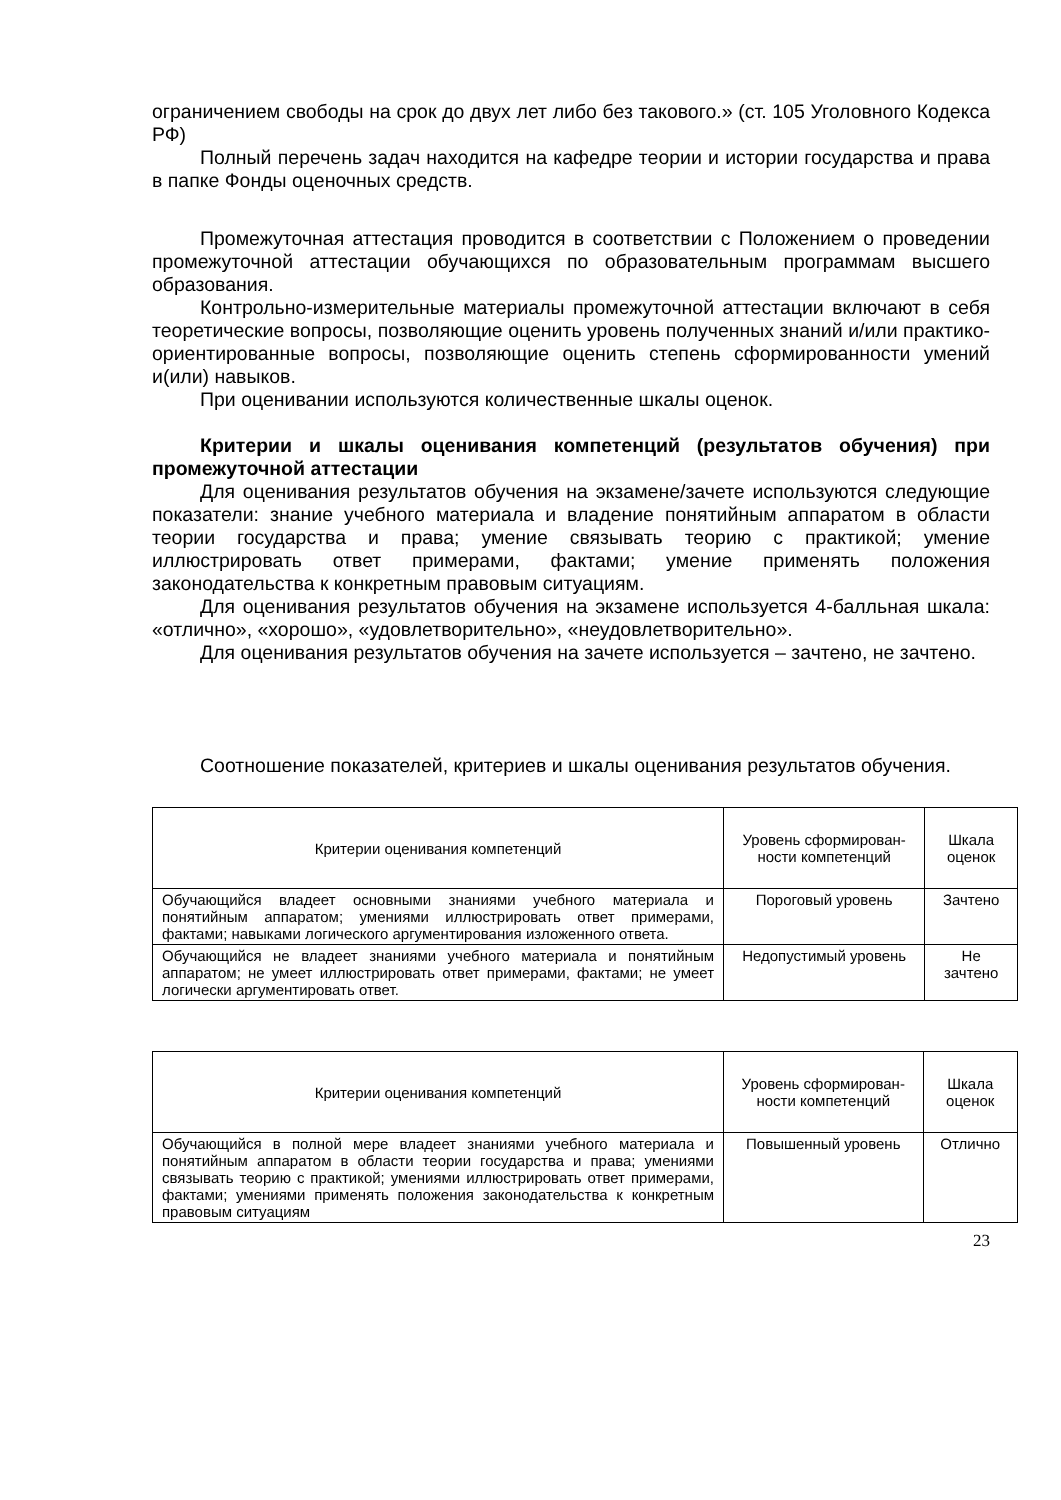ограничением свободы на срок до двух лет либо без такового.» (ст. 105 Уголовного Кодекса РФ)
Полный перечень задач находится на кафедре теории и истории государства и права в папке Фонды оценочных средств.
Промежуточная аттестация проводится в соответствии с Положением о проведении промежуточной аттестации обучающихся по образовательным программам высшего образования.
Контрольно-измерительные материалы промежуточной аттестации включают в себя теоретические вопросы, позволяющие оценить уровень полученных знаний и/или практико-ориентированные вопросы, позволяющие оценить степень сформированности умений и(или) навыков.
При оценивании используются количественные шкалы оценок.
Критерии и шкалы оценивания компетенций (результатов обучения) при промежуточной аттестации
Для оценивания результатов обучения на экзамене/зачете используются следующие показатели: знание учебного материала и владение понятийным аппаратом в области теории государства и права; умение связывать теорию с практикой; умение иллюстрировать ответ примерами, фактами; умение применять положения законодательства к конкретным правовым ситуациям.
Для оценивания результатов обучения на экзамене используется 4-балльная шкала: «отлично», «хорошо», «удовлетворительно», «неудовлетворительно».
Для оценивания результатов обучения на зачете используется – зачтено, не зачтено.
Соотношение показателей, критериев и шкалы оценивания результатов обучения.
| Критерии оценивания компетенций | Уровень сформирован-ности компетенций | Шкала оценок |
| Обучающийся владеет основными знаниями учебного материала и понятийным аппаратом; умениями иллюстрировать ответ примерами, фактами; навыками логического аргументирования изложенного ответа. | Пороговый уровень | Зачтено |
| Обучающийся не владеет знаниями учебного материала и понятийным аппаратом; не умеет иллюстрировать ответ примерами, фактами; не умеет логически аргументировать ответ. | Недопустимый уровень | Не зачтено |
| Критерии оценивания компетенций | Уровень сформирован-ности компетенций | Шкала оценок |
| Обучающийся в полной мере владеет знаниями учебного материала и понятийным аппаратом в области теории государства и права; умениями связывать теорию с практикой; умениями иллюстрировать ответ примерами, фактами; умениями применять положения законодательства к конкретным правовым ситуациям | Повышенный уровень | Отлично |
23